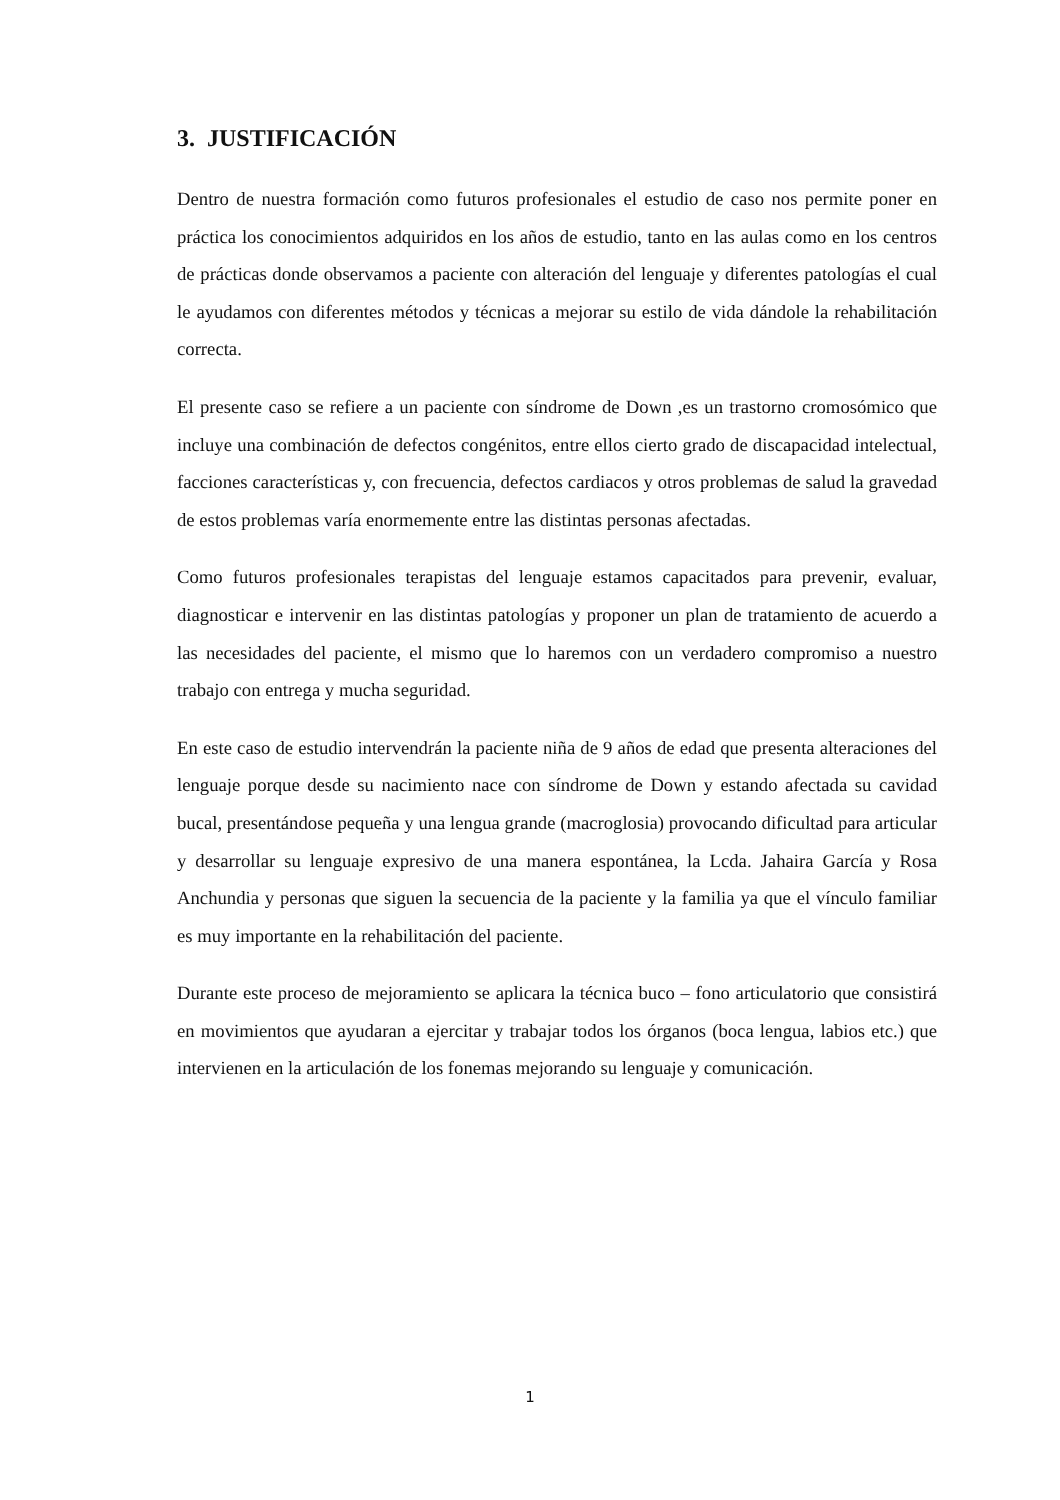3. JUSTIFICACIÓN
Dentro de nuestra formación como futuros profesionales el estudio de caso nos permite poner en práctica los conocimientos adquiridos en los años de estudio, tanto en las aulas como en los centros de prácticas donde observamos a paciente con alteración del lenguaje y diferentes patologías el cual le ayudamos con diferentes métodos y técnicas a mejorar su estilo de vida dándole la rehabilitación correcta.
El presente caso se refiere a un paciente con síndrome de Down ,es un trastorno cromosómico que incluye una combinación de defectos congénitos, entre ellos cierto grado de discapacidad intelectual, facciones características y, con frecuencia, defectos cardiacos y otros problemas de salud la gravedad de estos problemas varía enormemente entre las distintas personas afectadas.
Como futuros profesionales terapistas del lenguaje estamos capacitados para prevenir, evaluar, diagnosticar e intervenir en las distintas patologías y proponer un plan de tratamiento de acuerdo a las necesidades del paciente, el mismo que lo haremos con un verdadero compromiso a nuestro trabajo con entrega y mucha seguridad.
En este caso de estudio intervendrán la paciente niña de 9 años de edad que presenta alteraciones del lenguaje porque desde su nacimiento nace con síndrome de Down y estando afectada su cavidad bucal, presentándose pequeña y una lengua grande (macroglosia) provocando dificultad para articular y desarrollar su lenguaje expresivo de una manera espontánea, la Lcda. Jahaira García y Rosa Anchundia y personas que siguen la secuencia de la paciente y la familia ya que el vínculo familiar es muy importante en la rehabilitación del paciente.
Durante este proceso de mejoramiento se aplicara la técnica buco – fono articulatorio que consistirá en movimientos que ayudaran a ejercitar y trabajar todos los órganos (boca lengua, labios etc.) que intervienen en la articulación de los fonemas mejorando su lenguaje y comunicación.
1